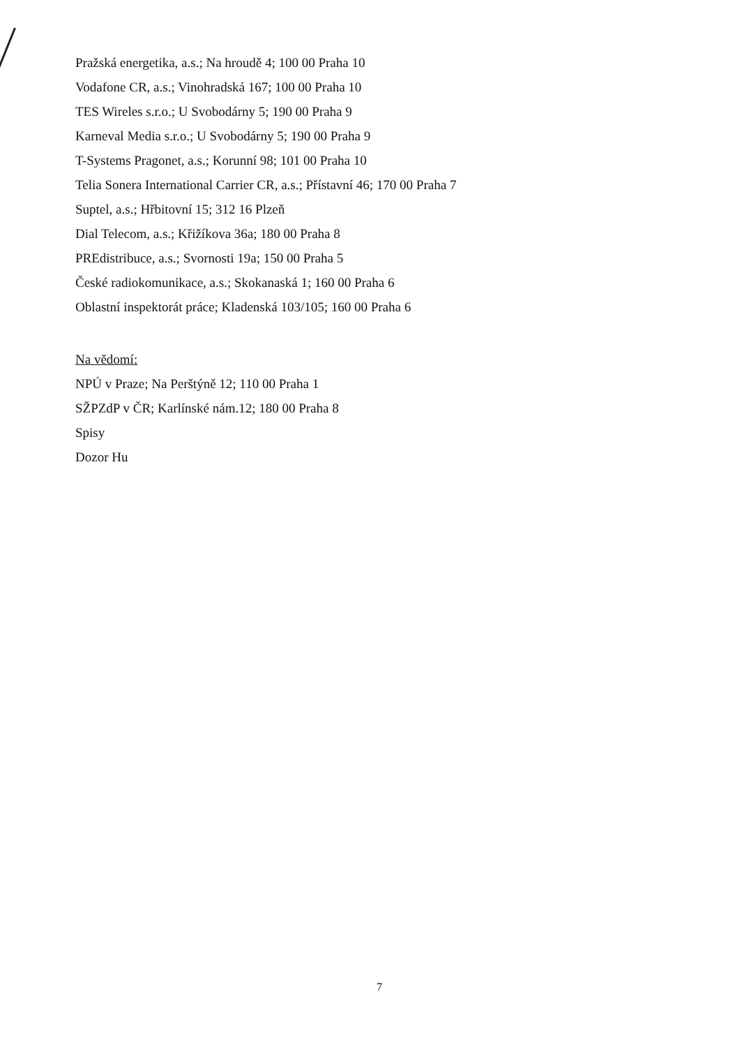Pražská energetika, a.s.; Na hroudě 4; 100 00 Praha 10
Vodafone CR, a.s.; Vinohradská 167; 100 00 Praha 10
TES Wireles s.r.o.; U Svobodárny 5; 190 00 Praha 9
Karneval Media s.r.o.; U Svobodárny 5; 190 00 Praha 9
T-Systems Pragonet, a.s.; Korunní 98; 101 00 Praha 10
Telia Sonera International Carrier CR, a.s.; Přístavní 46; 170 00 Praha 7
Suptel, a.s.; Hřbitovní 15; 312 16 Plzeň
Dial Telecom, a.s.; Křižíkova 36a; 180 00 Praha 8
PREdistribuce, a.s.; Svornosti 19a; 150 00 Praha 5
České radiokomunikace, a.s.; Skokanaská 1; 160 00 Praha 6
Oblastní inspektorát práce; Kladenská 103/105; 160 00 Praha 6
Na vědomí:
NPÚ v Praze; Na Perštýně 12; 110 00 Praha 1
SŽPZdP v ČR; Karlínské nám.12; 180 00 Praha 8
Spisy
Dozor Hu
7